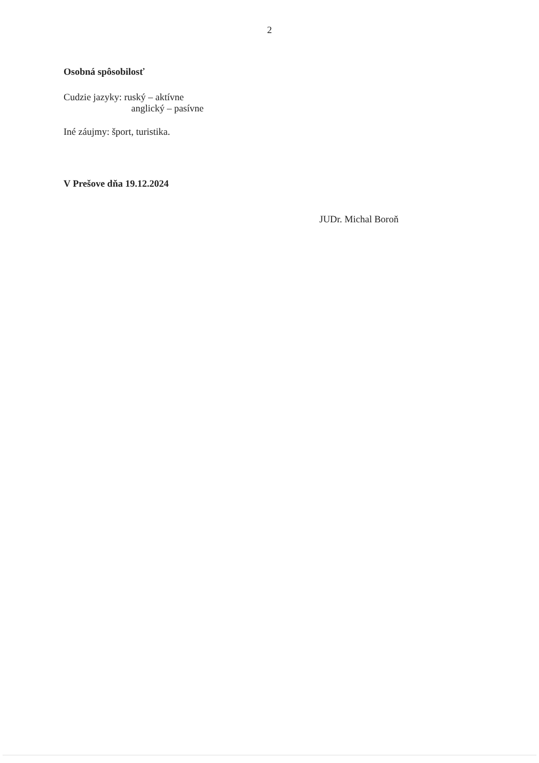2
Osobná spôsobilosť
Cudzie jazyky: ruský – aktívne
anglický – pasívne
Iné záujmy: šport, turistika.
V Prešove dňa 19.12.2024
JUDr. Michal Boroň